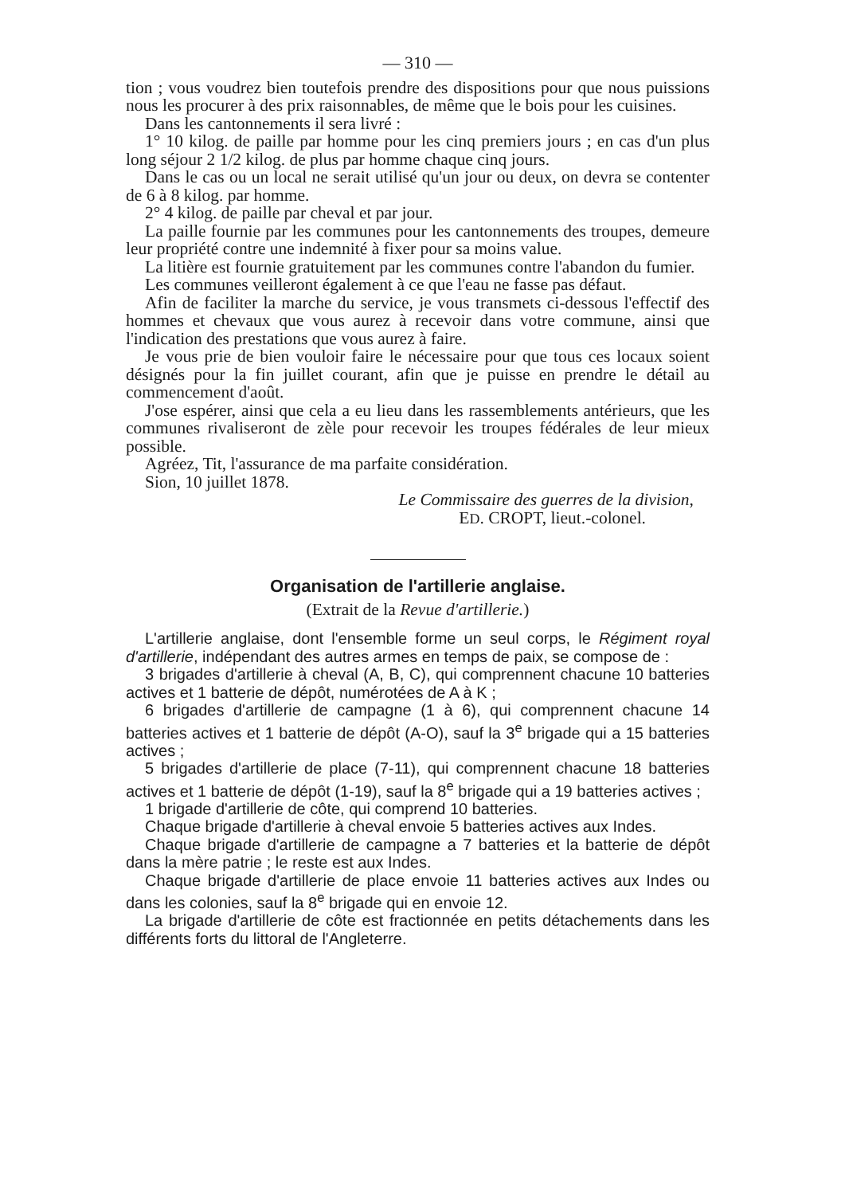— 310 —
tion ; vous voudrez bien toutefois prendre des dispositions pour que nous puissions nous les procurer à des prix raisonnables, de même que le bois pour les cuisines.
Dans les cantonnements il sera livré :
1° 10 kilog. de paille par homme pour les cinq premiers jours ; en cas d'un plus long séjour 2 1/2 kilog. de plus par homme chaque cinq jours.
Dans le cas ou un local ne serait utilisé qu'un jour ou deux, on devra se contenter de 6 à 8 kilog. par homme.
2° 4 kilog. de paille par cheval et par jour.
La paille fournie par les communes pour les cantonnements des troupes, demeure leur propriété contre une indemnité à fixer pour sa moins value.
La litière est fournie gratuitement par les communes contre l'abandon du fumier.
Les communes veilleront également à ce que l'eau ne fasse pas défaut.
Afin de faciliter la marche du service, je vous transmets ci-dessous l'effectif des hommes et chevaux que vous aurez à recevoir dans votre commune, ainsi que l'indication des prestations que vous aurez à faire.
Je vous prie de bien vouloir faire le nécessaire pour que tous ces locaux soient désignés pour la fin juillet courant, afin que je puisse en prendre le détail au commencement d'août.
J'ose espérer, ainsi que cela a eu lieu dans les rassemblements antérieurs, que les communes rivaliseront de zèle pour recevoir les troupes fédérales de leur mieux possible.
Agréez, Tit, l'assurance de ma parfaite considération.
Sion, 10 juillet 1878.
Le Commissaire des guerres de la division,
ED. CROPT, lieut.-colonel.
Organisation de l'artillerie anglaise.
(Extrait de la Revue d'artillerie.)
L'artillerie anglaise, dont l'ensemble forme un seul corps, le Régiment royal d'artillerie, indépendant des autres armes en temps de paix, se compose de :
3 brigades d'artillerie à cheval (A, B, C), qui comprennent chacune 10 batteries actives et 1 batterie de dépôt, numérotées de A à K ;
6 brigades d'artillerie de campagne (1 à 6), qui comprennent chacune 14 batteries actives et 1 batterie de dépôt (A-O), sauf la 3<sup>e</sup> brigade qui a 15 batteries actives ;
5 brigades d'artillerie de place (7-11), qui comprennent chacune 18 batteries actives et 1 batterie de dépôt (1-19), sauf la 8<sup>e</sup> brigade qui a 19 batteries actives ;
1 brigade d'artillerie de côte, qui comprend 10 batteries.
Chaque brigade d'artillerie à cheval envoie 5 batteries actives aux Indes.
Chaque brigade d'artillerie de campagne a 7 batteries et la batterie de dépôt dans la mère patrie ; le reste est aux Indes.
Chaque brigade d'artillerie de place envoie 11 batteries actives aux Indes ou dans les colonies, sauf la 8<sup>e</sup> brigade qui en envoie 12.
La brigade d'artillerie de côte est fractionnée en petits détachements dans les différents forts du littoral de l'Angleterre.